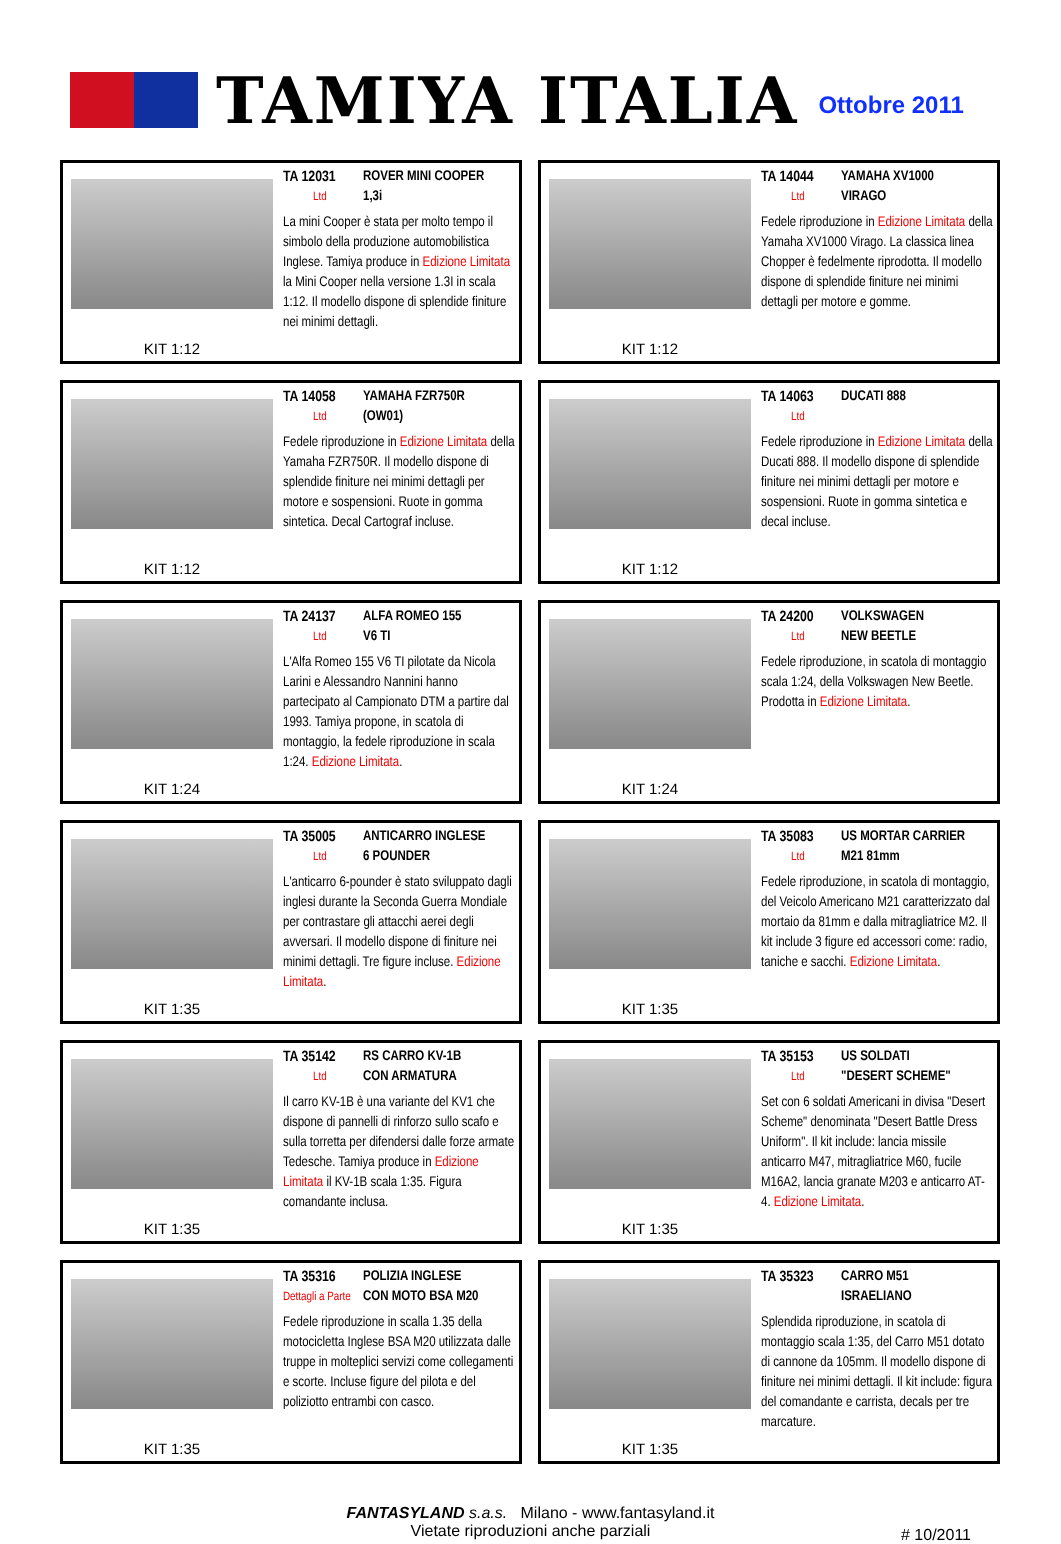TAMIYA ITALIA
Ottobre 2011
KIT 1:12
TA 12031 ROVER MINI COOPER
Ltd 1,3i
La mini Cooper è stata per molto tempo il simbolo della produzione automobilistica Inglese. Tamiya produce in Edizione Limitata la Mini Cooper nella versione 1.3I in scala 1:12. Il modello dispone di splendide finiture nei minimi dettagli.
KIT 1:12
TA 14044 YAMAHA XV1000
Ltd VIRAGO
Fedele riproduzione in Edizione Limitata della Yamaha XV1000 Virago. La classica linea Chopper è fedelmente riprodotta. Il modello dispone di splendide finiture nei minimi dettagli per motore e gomme.
KIT 1:12
TA 14058 YAMAHA FZR750R
Ltd (OW01)
Fedele riproduzione in Edizione Limitata della Yamaha FZR750R. Il modello dispone di splendide finiture nei minimi dettagli per motore e sospensioni. Ruote in gomma sintetica. Decal Cartograf incluse.
KIT 1:12
TA 14063 DUCATI 888
Ltd
Fedele riproduzione in Edizione Limitata della Ducati 888. Il modello dispone di splendide finiture nei minimi dettagli per motore e sospensioni. Ruote in gomma sintetica e decal incluse.
KIT 1:24
TA 24137 ALFA ROMEO 155
Ltd V6 TI
L'Alfa Romeo 155 V6 TI pilotate da Nicola Larini e Alessandro Nannini hanno partecipato al Campionato DTM a partire dal 1993. Tamiya propone, in scatola di montaggio, la fedele riproduzione in scala 1:24. Edizione Limitata.
KIT 1:24
TA 24200 VOLKSWAGEN
Ltd NEW BEETLE
Fedele riproduzione, in scatola di montaggio scala 1:24, della Volkswagen New Beetle. Prodotta in Edizione Limitata.
KIT 1:35
TA 35005 ANTICARRO INGLESE
Ltd 6 POUNDER
L'anticarro 6-pounder è stato sviluppato dagli inglesi durante la Seconda Guerra Mondiale per contrastare gli attacchi aerei degli avversari. Il modello dispone di finiture nei minimi dettagli. Tre figure incluse. Edizione Limitata.
KIT 1:35
TA 35083 US MORTAR CARRIER
Ltd M21 81mm
Fedele riproduzione, in scatola di montaggio, del Veicolo Americano M21 caratterizzato dal mortaio da 81mm e dalla mitragliatrice M2. Il kit include 3 figure ed accessori come: radio, taniche e sacchi. Edizione Limitata.
KIT 1:35
TA 35142 RS CARRO KV-1B
Ltd CON ARMATURA
Il carro KV-1B è una variante del KV1 che dispone di pannelli di rinforzo sullo scafo e sulla torretta per difendersi dalle forze armate Tedesche. Tamiya produce in Edizione Limitata il KV-1B scala 1:35. Figura comandante inclusa.
KIT 1:35
TA 35153 US SOLDATI
Ltd "DESERT SCHEME"
Set con 6 soldati Americani in divisa "Desert Scheme" denominata "Desert Battle Dress Uniform". Il kit include: lancia missile anticarro M47, mitragliatrice M60, fucile M16A2, lancia granate M203 e anticarro AT-4. Edizione Limitata.
KIT 1:35
TA 35316 POLIZIA INGLESE
Dettagli a Parte CON MOTO BSA M20
Fedele riproduzione in scalla 1.35 della motocicletta Inglese BSA M20 utilizzata dalle truppe in molteplici servizi come collegamenti e scorte. Incluse figure del pilota e del poliziotto entrambi con casco.
KIT 1:35
TA 35323 CARRO M51
ISRAELIANO
Splendida riproduzione, in scatola di montaggio scala 1:35, del Carro M51 dotato di cannone da 105mm. Il modello dispone di finiture nei minimi dettagli. Il kit include: figura del comandante e carrista, decals per tre marcature.
FANTASYLAND s.a.s. Milano - www.fantasyland.it
Vietate riproduzioni anche parziali
# 10/2011